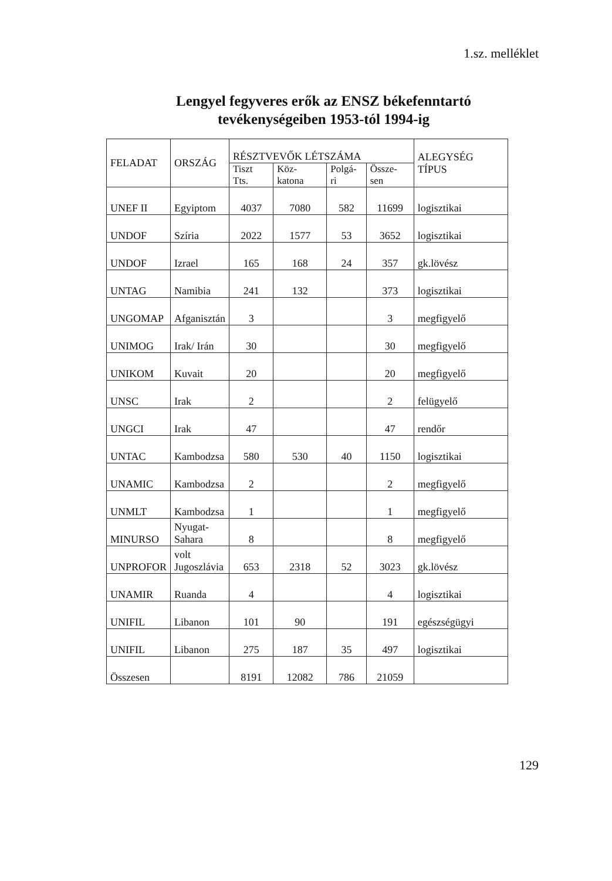1.sz. melléklet
Lengyel fegyveres erők az ENSZ békefenntartó
tevékenységeiben 1953-tól 1994-ig
| FELADAT | ORSZÁG | RÉSZTVEVŐK LÉTSZÁMA | | | | ALEGYSÉG TÍPUS |
| --- | --- | --- | --- | --- | --- | --- |
| | | Tiszt Tts. | Köz-katona | Polgá-ri | Össze-sen | |
| UNEF II | Egyiptom | 4037 | 7080 | 582 | 11699 | logisztikai |
| UNDOF | Szíria | 2022 | 1577 | 53 | 3652 | logisztikai |
| UNDOF | Izrael | 165 | 168 | 24 | 357 | gk.lövész |
| UNTAG | Namibia | 241 | 132 | | 373 | logisztikai |
| UNGOMAP | Afganisztán | 3 | | | 3 | megfigyelő |
| UNIMOG | Irak/ Irán | 30 | | | 30 | megfigyelő |
| UNIKOM | Kuvait | 20 | | | 20 | megfigyelő |
| UNSC | Irak | 2 | | | 2 | felügyelő |
| UNGCI | Irak | 47 | | | 47 | rendőr |
| UNTAC | Kambodzsa | 580 | 530 | 40 | 1150 | logisztikai |
| UNAMIC | Kambodzsa | 2 | | | 2 | megfigyelő |
| UNMLT | Kambodzsa | 1 | | | 1 | megfigyelő |
| MINURSO | Nyugat- Sahara | 8 | | | 8 | megfigyelő |
| UNPROFOR | volt Jugoszlávia | 653 | 2318 | 52 | 3023 | gk.lövész |
| UNAMIR | Ruanda | 4 | | | 4 | logisztikai |
| UNIFIL | Libanon | 101 | 90 | | 191 | egészségügyi |
| UNIFIL | Libanon | 275 | 187 | 35 | 497 | logisztikai |
| Összesen | | 8191 | 12082 | 786 | 21059 | |
129